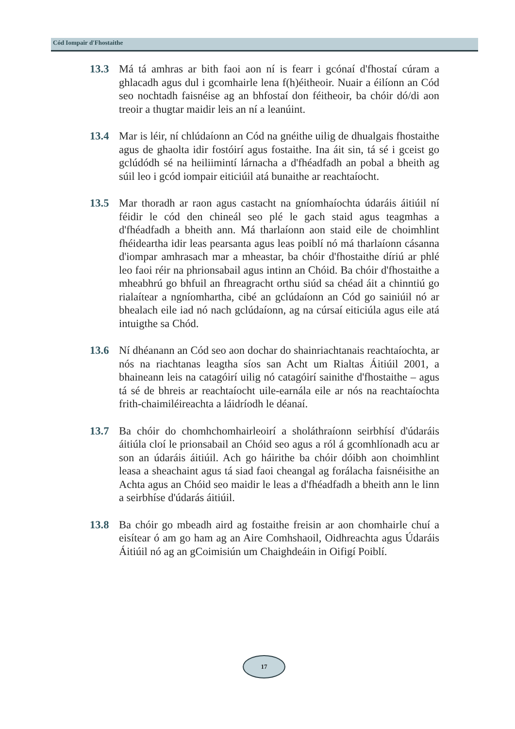Cód Iompair d'Fhostaithe
13.3 Má tá amhras ar bith faoi aon ní is fearr i gcónaí d'fhostaí cúram a ghlacadh agus dul i gcomhairle lena f(h)éitheoir. Nuair a éilíonn an Cód seo nochtadh faisnéise ag an bhfostaí don féitheoir, ba chóir dó/di aon treoir a thugtar maidir leis an ní a leanúint.
13.4 Mar is léir, ní chlúdaíonn an Cód na gnéithe uilig de dhualgais fhostaithe agus de ghaolta idir fostóirí agus fostaithe. Ina áit sin, tá sé i gceist go gclúdódh sé na heiliimintí lárnacha a d'fhéadfadh an pobal a bheith ag súil leo i gcód iompair eiticiúil atá bunaithe ar reachtaíocht.
13.5 Mar thoradh ar raon agus castacht na gníomhaíochta údaráis áitiúil ní féidir le cód den chineál seo plé le gach staid agus teagmhas a d'fhéadfadh a bheith ann. Má tharlaíonn aon staid eile de choimhlint fhéideartha idir leas pearsanta agus leas poiblí nó má tharlaíonn cásanna d'iompar amhrasach mar a mheastar, ba chóir d'fhostaithe díriú ar phlé leo faoi réir na phrionsabail agus intinn an Chóid. Ba chóir d'fhostaithe a mheabhrú go bhfuil an fhreagracht orthu siúd sa chéad áit a chinntiú go rialaítear a ngníomhartha, cibé an gclúdaíonn an Cód go sainiúil nó ar bhealach eile iad nó nach gclúdaíonn, ag na cúrsaí eiticiúla agus eile atá intuigthe sa Chód.
13.6 Ní dhéanann an Cód seo aon dochar do shainriachtanais reachtaíochta, ar nós na riachtanas leagtha síos san Acht um Rialtas Áitiúil 2001, a bhaineann leis na catagóirí uilig nó catagóirí sainithe d'fhostaithe – agus tá sé de bhreis ar reachtaíocht uile-earnála eile ar nós na reachtaíochta frith-chaimiléireachta a láidríodh le déanaí.
13.7 Ba chóir do chomhchomhairleoirí a sholáthraíonn seirbhísí d'údaráis áitiúla cloí le prionsabail an Chóid seo agus a ról á gcomhlíonadh acu ar son an údaráis áitiúil. Ach go háirithe ba chóir dóibh aon choimhlint leasa a sheachaint agus tá siad faoi cheangal ag forálacha faisnéisithe an Achta agus an Chóid seo maidir le leas a d'fhéadfadh a bheith ann le linn a seirbhíse d'údarás áitiúil.
13.8 Ba chóir go mbeadh aird ag fostaithe freisin ar aon chomhairle chuí a eisítear ó am go ham ag an Aire Comhshaoil, Oidhreachta agus Údaráis Áitiúil nó ag an gCoimisiún um Chaighdeáin in Oifigí Poiblí.
17